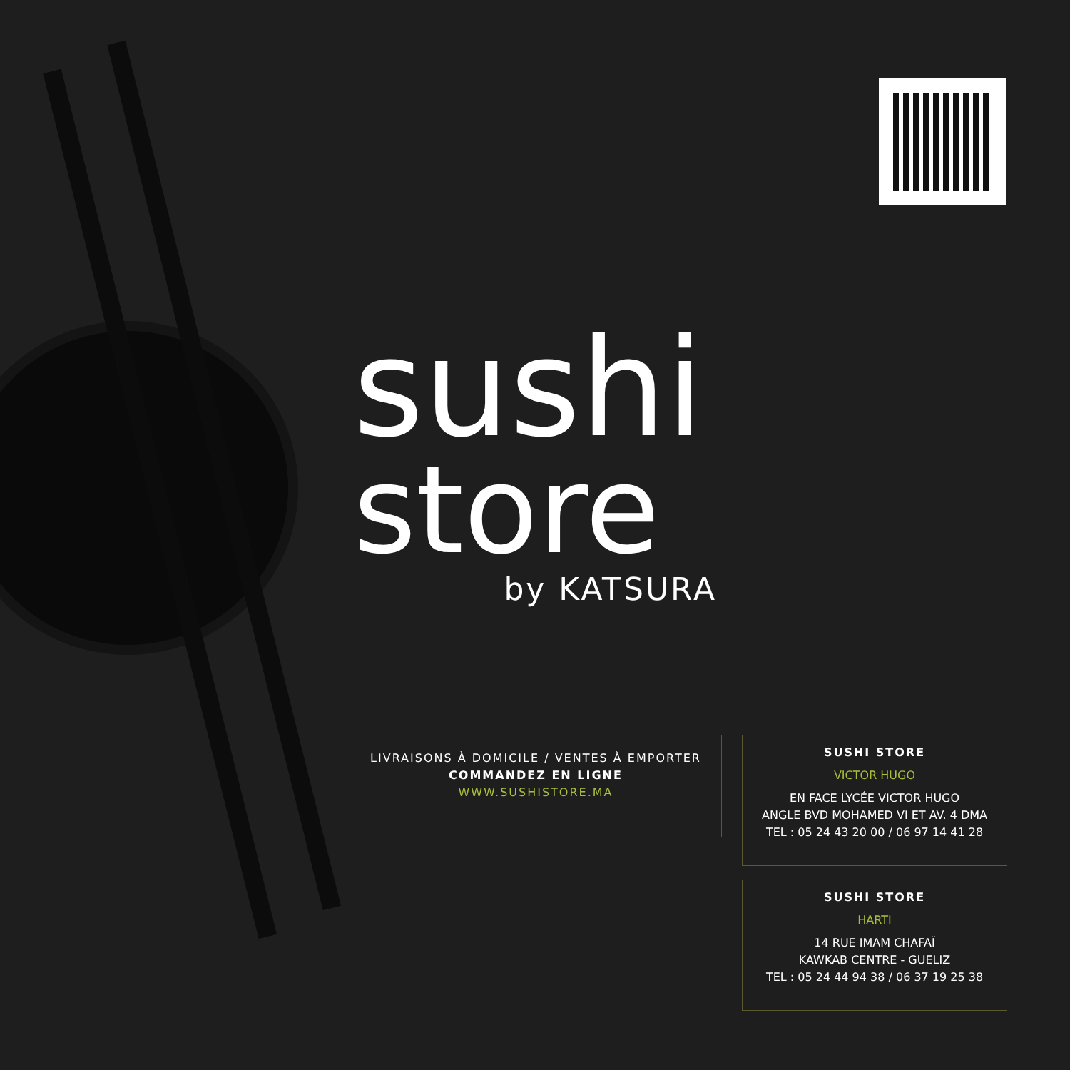sushi
store
by KATSURA
LIVRAISONS À DOMICILE / VENTES À EMPORTER
COMMANDEZ EN LIGNE
WWW.SUSHISTORE.MA
SUSHI STORE
VICTOR HUGO
EN FACE LYCÉE VICTOR HUGO
ANGLE BVD MOHAMED VI ET AV. 4 DMA
TEL : 05 24 43 20 00 / 06 97 14 41 28
SUSHI STORE
HARTI
14 RUE IMAM CHAFAÏ
KAWKAB CENTRE - GUELIZ
TEL : 05 24 44 94 38 / 06 37 19 25 38